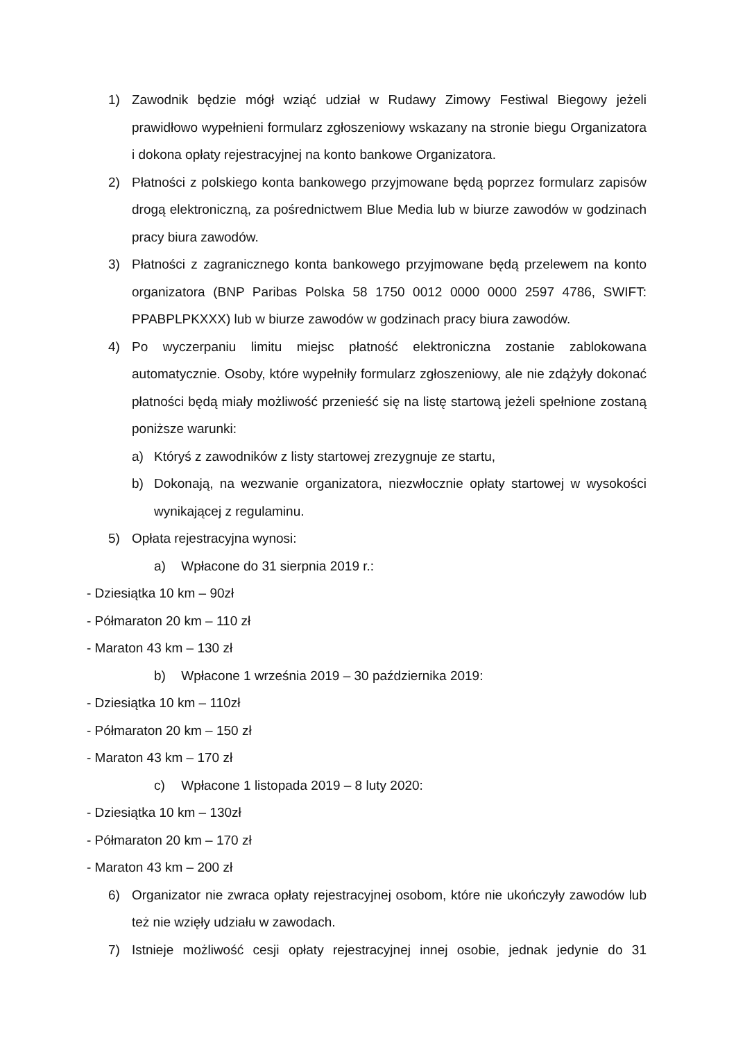1) Zawodnik będzie mógł wziąć udział w Rudawy Zimowy Festiwal Biegowy jeżeli prawidłowo wypełnieni formularz zgłoszeniowy wskazany na stronie biegu Organizatora i dokona opłaty rejestracyjnej na konto bankowe Organizatora.
2) Płatności z polskiego konta bankowego przyjmowane będą poprzez formularz zapisów drogą elektroniczną, za pośrednictwem Blue Media lub w biurze zawodów w godzinach pracy biura zawodów.
3) Płatności z zagranicznego konta bankowego przyjmowane będą przelewem na konto organizatora (BNP Paribas Polska 58 1750 0012 0000 0000 2597 4786, SWIFT: PPABPLPKXXX) lub w biurze zawodów w godzinach pracy biura zawodów.
4) Po wyczerpaniu limitu miejsc płatność elektroniczna zostanie zablokowana automatycznie. Osoby, które wypełniły formularz zgłoszeniowy, ale nie zdążyły dokonać płatności będą miały możliwość przenieść się na listę startową jeżeli spełnione zostaną poniższe warunki:
a) Któryś z zawodników z listy startowej zrezygnuje ze startu,
b) Dokonają, na wezwanie organizatora, niezwłocznie opłaty startowej w wysokości wynikającej z regulaminu.
5) Opłata rejestracyjna wynosi:
a) Wpłacone do 31 sierpnia 2019 r.:
- Dziesiątka 10 km – 90zł
- Półmaraton 20 km – 110 zł
- Maraton 43 km – 130 zł
b) Wpłacone 1 września 2019 – 30 października 2019:
- Dziesiątka 10 km – 110zł
- Półmaraton 20 km – 150 zł
- Maraton 43 km – 170 zł
c) Wpłacone 1 listopada 2019 – 8 luty 2020:
- Dziesiątka 10 km – 130zł
- Półmaraton 20 km – 170 zł
- Maraton 43 km – 200 zł
6) Organizator nie zwraca opłaty rejestracyjnej osobom, które nie ukończyły zawodów lub też nie wzięły udziału w zawodach.
7) Istnieje możliwość cesji opłaty rejestracyjnej innej osobie, jednak jedynie do 31